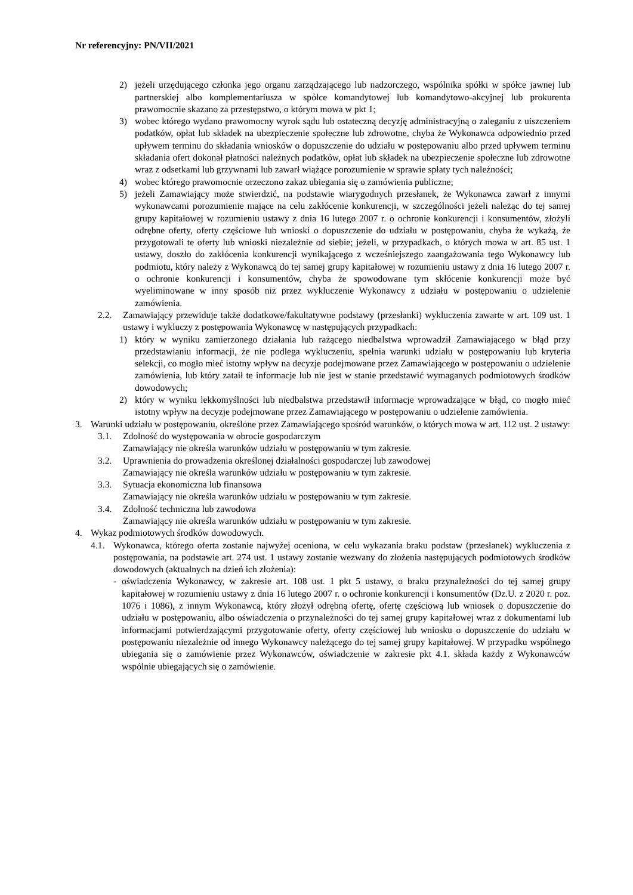Nr referencyjny: PN/VII/2021
2) jeżeli urzędującego członka jego organu zarządzającego lub nadzorczego, wspólnika spółki w spółce jawnej lub partnerskiej albo komplementariusza w spółce komandytowej lub komandytowo-akcyjnej lub prokurenta prawomocnie skazano za przestępstwo, o którym mowa w pkt 1;
3) wobec którego wydano prawomocny wyrok sądu lub ostateczną decyzję administracyjną o zaleganiu z uiszczeniem podatków, opłat lub składek na ubezpieczenie społeczne lub zdrowotne, chyba że Wykonawca odpowiednio przed upływem terminu do składania wniosków o dopuszczenie do udziału w postępowaniu albo przed upływem terminu składania ofert dokonał płatności należnych podatków, opłat lub składek na ubezpieczenie społeczne lub zdrowotne wraz z odsetkami lub grzywnami lub zawarł wiążące porozumienie w sprawie spłaty tych należności;
4) wobec którego prawomocnie orzeczono zakaz ubiegania się o zamówienia publiczne;
5) jeżeli Zamawiający może stwierdzić, na podstawie wiarygodnych przesłanek, że Wykonawca zawarł z innymi wykonawcami porozumienie mające na celu zakłócenie konkurencji, w szczególności jeżeli należąc do tej samej grupy kapitałowej w rozumieniu ustawy z dnia 16 lutego 2007 r. o ochronie konkurencji i konsumentów, złożyli odrębne oferty, oferty częściowe lub wnioski o dopuszczenie do udziału w postępowaniu, chyba że wykażą, że przygotowali te oferty lub wnioski niezależnie od siebie; jeżeli, w przypadkach, o których mowa w art. 85 ust. 1 ustawy, doszło do zakłócenia konkurencji wynikającego z wcześniejszego zaangażowania tego Wykonawcy lub podmiotu, który należy z Wykonawcą do tej samej grupy kapitałowej w rozumieniu ustawy z dnia 16 lutego 2007 r. o ochronie konkurencji i konsumentów, chyba że spowodowane tym skłócenie konkurencji może być wyeliminowane w inny sposób niż przez wykluczenie Wykonawcy z udziału w postępowaniu o udzielenie zamówienia.
2.2. Zamawiający przewiduje także dodatkowe/fakultatywne podstawy (przesłanki) wykluczenia zawarte w art. 109 ust. 1 ustawy i wykluczy z postępowania Wykonawcę w następujących przypadkach:
1) który w wyniku zamierzonego działania lub rażącego niedbalstwa wprowadził Zamawiającego w błąd przy przedstawianiu informacji, że nie podlega wykluczeniu, spełnia warunki udziału w postępowaniu lub kryteria selekcji, co mogło mieć istotny wpływ na decyzje podejmowane przez Zamawiającego w postępowaniu o udzielenie zamówienia, lub który zataił te informacje lub nie jest w stanie przedstawić wymaganych podmiotowych środków dowodowych;
2) który w wyniku lekkomyślności lub niedbalstwa przedstawił informacje wprowadzające w błąd, co mogło mieć istotny wpływ na decyzje podejmowane przez Zamawiającego w postępowaniu o udzielenie zamówienia.
3. Warunki udziału w postępowaniu, określone przez Zamawiającego spośród warunków, o których mowa w art. 112 ust. 2 ustawy:
3.1. Zdolność do występowania w obrocie gospodarczym
Zamawiający nie określa warunków udziału w postępowaniu w tym zakresie.
3.2. Uprawnienia do prowadzenia określonej działalności gospodarczej lub zawodowej
Zamawiający nie określa warunków udziału w postępowaniu w tym zakresie.
3.3. Sytuacja ekonomiczna lub finansowa
Zamawiający nie określa warunków udziału w postępowaniu w tym zakresie.
3.4. Zdolność techniczna lub zawodowa
Zamawiający nie określa warunków udziału w postępowaniu w tym zakresie.
4. Wykaz podmiotowych środków dowodowych.
4.1. Wykonawca, którego oferta zostanie najwyżej oceniona, w celu wykazania braku podstaw (przesłanek) wykluczenia z postępowania, na podstawie art. 274 ust. 1 ustawy zostanie wezwany do złożenia następujących podmiotowych środków dowodowych (aktualnych na dzień ich złożenia):
- oświadczenia Wykonawcy, w zakresie art. 108 ust. 1 pkt 5 ustawy, o braku przynależności do tej samej grupy kapitałowej w rozumieniu ustawy z dnia 16 lutego 2007 r. o ochronie konkurencji i konsumentów (Dz.U. z 2020 r. poz. 1076 i 1086), z innym Wykonawcą, który złożył odrębną ofertę, ofertę częściową lub wniosek o dopuszczenie do udziału w postępowaniu, albo oświadczenia o przynależności do tej samej grupy kapitałowej wraz z dokumentami lub informacjami potwierdzającymi przygotowanie oferty, oferty częściowej lub wniosku o dopuszczenie do udziału w postępowaniu niezależnie od innego Wykonawcy należącego do tej samej grupy kapitałowej. W przypadku wspólnego ubiegania się o zamówienie przez Wykonawców, oświadczenie w zakresie pkt 4.1. składa każdy z Wykonawców wspólnie ubiegających się o zamówienie.